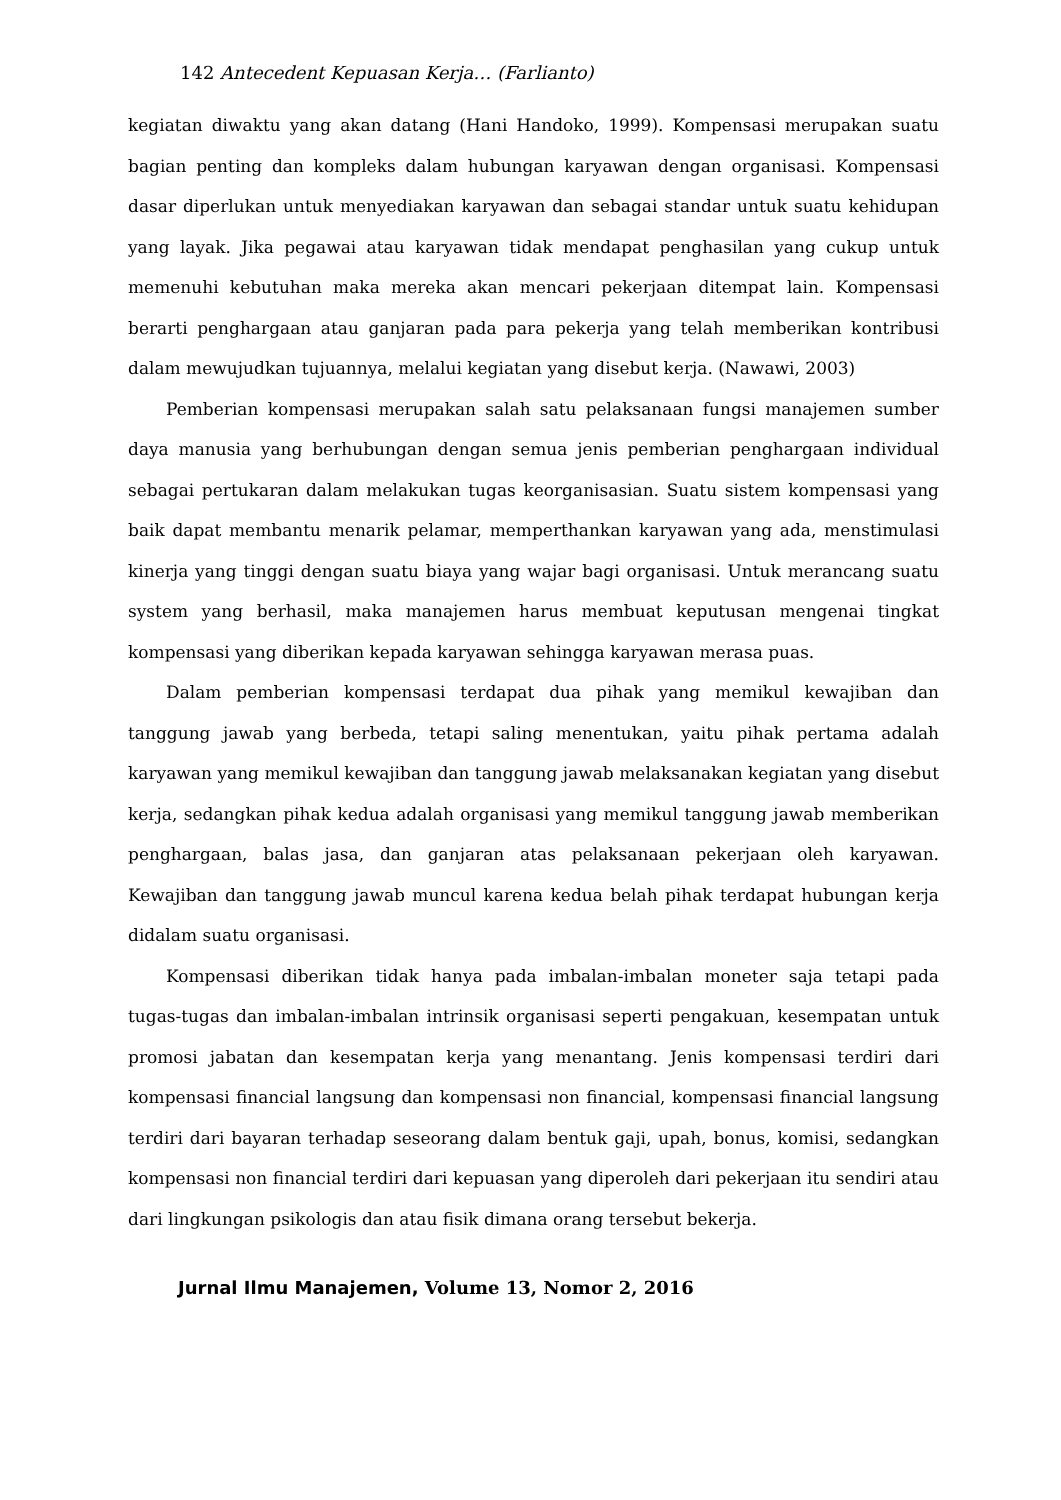142 Antecedent Kepuasan Kerja… (Farlianto)
kegiatan diwaktu yang akan datang (Hani Handoko, 1999). Kompensasi merupakan suatu bagian penting dan kompleks dalam hubungan karyawan dengan organisasi. Kompensasi dasar diperlukan untuk menyediakan karyawan dan sebagai standar untuk suatu kehidupan yang layak. Jika pegawai atau karyawan tidak mendapat penghasilan yang cukup untuk memenuhi kebutuhan maka mereka akan mencari pekerjaan ditempat lain. Kompensasi berarti penghargaan atau ganjaran pada para pekerja yang telah memberikan kontribusi dalam mewujudkan tujuannya, melalui kegiatan yang disebut kerja. (Nawawi, 2003)
Pemberian kompensasi merupakan salah satu pelaksanaan fungsi manajemen sumber daya manusia yang berhubungan dengan semua jenis pemberian penghargaan individual sebagai pertukaran dalam melakukan tugas keorganisasian. Suatu sistem kompensasi yang baik dapat membantu menarik pelamar, memperthankan karyawan yang ada, menstimulasi kinerja yang tinggi dengan suatu biaya yang wajar bagi organisasi. Untuk merancang suatu system yang berhasil, maka manajemen harus membuat keputusan mengenai tingkat kompensasi yang diberikan kepada karyawan sehingga karyawan merasa puas.
Dalam pemberian kompensasi terdapat dua pihak yang memikul kewajiban dan tanggung jawab yang berbeda, tetapi saling menentukan, yaitu pihak pertama adalah karyawan yang memikul kewajiban dan tanggung jawab melaksanakan kegiatan yang disebut kerja, sedangkan pihak kedua adalah organisasi yang memikul tanggung jawab memberikan penghargaan, balas jasa, dan ganjaran atas pelaksanaan pekerjaan oleh karyawan. Kewajiban dan tanggung jawab muncul karena kedua belah pihak terdapat hubungan kerja didalam suatu organisasi.
Kompensasi diberikan tidak hanya pada imbalan-imbalan moneter saja tetapi pada tugas-tugas dan imbalan-imbalan intrinsik organisasi seperti pengakuan, kesempatan untuk promosi jabatan dan kesempatan kerja yang menantang. Jenis kompensasi terdiri dari kompensasi financial langsung dan kompensasi non financial, kompensasi financial langsung terdiri dari bayaran terhadap seseorang dalam bentuk gaji, upah, bonus, komisi, sedangkan kompensasi non financial terdiri dari kepuasan yang diperoleh dari pekerjaan itu sendiri atau dari lingkungan psikologis dan atau fisik dimana orang tersebut bekerja.
Jurnal Ilmu Manajemen, Volume 13, Nomor 2, 2016